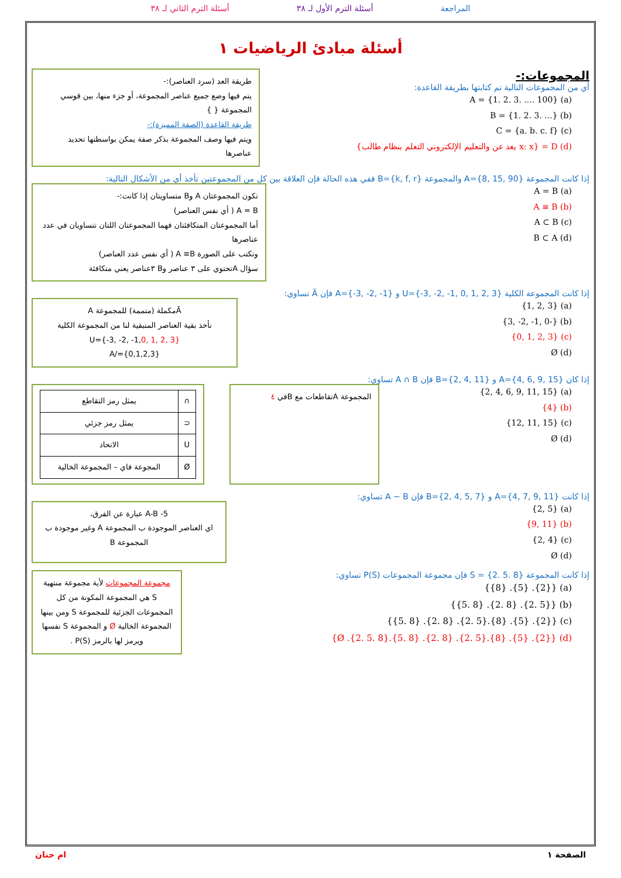المراجعة أسئلة الترم الأول لـ ٣٨ أسئلة الترم الثاني لـ ٣٨
أسئلة مبادئ الرياضيات ١
المجموعات:-
أي من المجموعات التالية تم كتابتها بطريقة القاعدة:
(a) A = {1. 2. 3. .... 100}
(b) B = {1. 2. 3. ...}
(c) C = {a. b. c. f}
(d) D = {x: x يعد عن والتعليم الإلكتروني التعلم بنظام طالب}
طريقة العد (سرد العناصر):-
يتم فيها وضع جميع عناصر المجموعة، أو جزء منها، بين قوسي المجموعة { }
طريقة القاعدة (الصفة المميزة):-
ويتم فيها وصف المجموعة بذكر صفة يمكن بواسطتها تحديد عناصرها
إذا كانت المجموعة A={8, 15, 90} والمجموعة B={k, f, r} ففي هذه الحالة فإن العلاقة بين كل من المجموعتين تأخذ أي من الأشكال التالية:
(a) A = B
(b) A ≡ B
(c) A ⊂ B
(d) B ⊂ A
تكون المجموعتان A وB متساويتان إذا كانت:-
A = B ( أي نفس العناصر)
أما المجموعتان المتكافئتان فهما المجموعتان اللتان تتساويان في عدد عناصرها
وتكتب على الصورة A ≡B ( أي نفس عدد العناصر)
سؤال Aتحتوي على ٣ عناصر وB ٣عناصر يعني متكافئة
إذا كانت المجموعة الكلية U={-3, -2, -1, 0, 1, 2, 3} و A={-3, -2, -1} فإن Ā تساوي:
(a) {1, 2, 3}
(b) {-3, -2, -1, 0}
(c) {0, 1, 2, 3}
(d) Ø
Āمكملة (متممة) للمجموعة A
نأخذ بقية العناصر المتبقية لنا من المجموعة الكلية
U={-3, -2, -1,0, 1, 2, 3}
A/={0,1,2,3}
إذا كان A={4, 6, 9, 15} و B={2, 4, 11} فإن A ∩ B تساوي:
(a) {2, 4, 6, 9, 11, 15}
(b) {4}
(c) {12, 11, 15}
(d) Ø
المجموعة Aتقاطعات مع Bفي ٤
| ∩ | يمثل رمز التقاطع |
| ⊂ | يمثل رمز جزئي |
| U | الاتحاد |
| Ø | المجوعة فاي – المجموعة الخالية |
إذا كانت A={4, 7, 9, 11} و B={2, 4, 5, 7} فإن A − B تساوي:
(a) {2, 5}
(b) {9, 11}
(c) {2, 4}
(d) Ø
5- A-B عبارة عن الفرق،
اي العناصر الموجودة ب المجموعة A وغير موجودة ب المجموعة B
إذا كانت المجموعة S = {2. 5. 8} فإن مجموعة المجموعات P(S) تساوي:
(a) {{2}. {5}. {8}}
(b) {{2. 5}. {2. 8}. {5. 8}}
(c) {{2}. {5}. {8}.{2. 5}. {2. 8}. {5. 8}}
(d) {{2}. {5}. {8}.{2. 5}. {2. 8}. {5. 8}.{2. 5. 8}. Ø}
مجموعة المجموعات لأية مجموعة منتهية S هي المجموعة المكونة من كل المجموعات الجزئية للمجموعة S ومن بينها المجموعة الخالية Ø و المجموعة S نفسها ويرمز لها بالرمز P(S) .
الصفحة ١ ام حنان